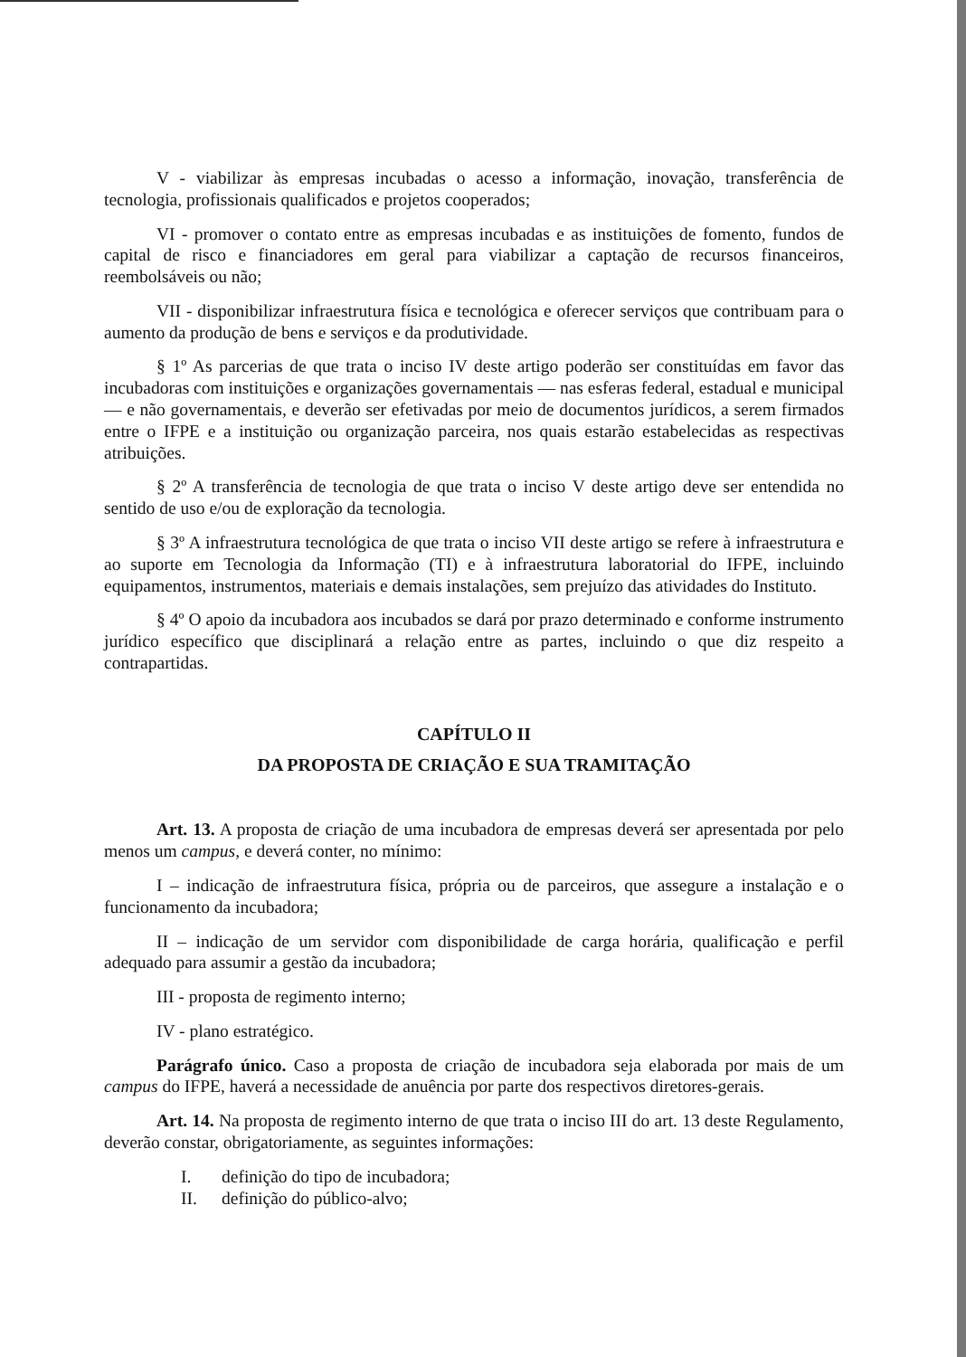V - viabilizar às empresas incubadas o acesso a informação, inovação, transferência de tecnologia, profissionais qualificados e projetos cooperados;
VI - promover o contato entre as empresas incubadas e as instituições de fomento, fundos de capital de risco e financiadores em geral para viabilizar a captação de recursos financeiros, reembolsáveis ou não;
VII - disponibilizar infraestrutura física e tecnológica e oferecer serviços que contribuam para o aumento da produção de bens e serviços e da produtividade.
§ 1º As parcerias de que trata o inciso IV deste artigo poderão ser constituídas em favor das incubadoras com instituições e organizações governamentais — nas esferas federal, estadual e municipal — e não governamentais, e deverão ser efetivadas por meio de documentos jurídicos, a serem firmados entre o IFPE e a instituição ou organização parceira, nos quais estarão estabelecidas as respectivas atribuições.
§ 2º A transferência de tecnologia de que trata o inciso V deste artigo deve ser entendida no sentido de uso e/ou de exploração da tecnologia.
§ 3º A infraestrutura tecnológica de que trata o inciso VII deste artigo se refere à infraestrutura e ao suporte em Tecnologia da Informação (TI) e à infraestrutura laboratorial do IFPE, incluindo equipamentos, instrumentos, materiais e demais instalações, sem prejuízo das atividades do Instituto.
§ 4º O apoio da incubadora aos incubados se dará por prazo determinado e conforme instrumento jurídico específico que disciplinará a relação entre as partes, incluindo o que diz respeito a contrapartidas.
CAPÍTULO II
DA PROPOSTA DE CRIAÇÃO E SUA TRAMITAÇÃO
Art. 13. A proposta de criação de uma incubadora de empresas deverá ser apresentada por pelo menos um campus, e deverá conter, no mínimo:
I – indicação de infraestrutura física, própria ou de parceiros, que assegure a instalação e o funcionamento da incubadora;
II – indicação de um servidor com disponibilidade de carga horária, qualificação e perfil adequado para assumir a gestão da incubadora;
III - proposta de regimento interno;
IV - plano estratégico.
Parágrafo único. Caso a proposta de criação de incubadora seja elaborada por mais de um campus do IFPE, haverá a necessidade de anuência por parte dos respectivos diretores-gerais.
Art. 14. Na proposta de regimento interno de que trata o inciso III do art. 13 deste Regulamento, deverão constar, obrigatoriamente, as seguintes informações:
I. definição do tipo de incubadora;
II. definição do público-alvo;